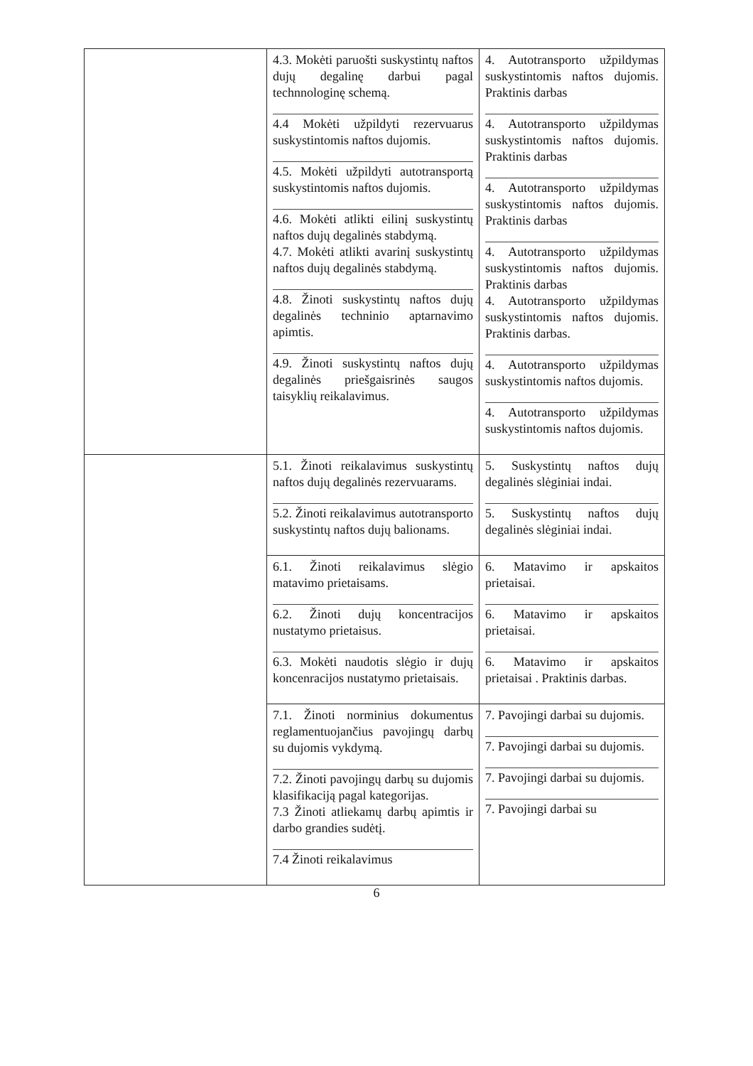| | 4.3. Mokėti paruošti suskystintų naftos dujų degalinę darbui pagal technnologinę schemą. 4.4 Mokėti užpildyti rezervuarus suskystintomis naftos dujomis. 4.5. Mokėti užpildyti autotransportą suskystintomis naftos dujomis. 4.6. Mokėti atlikti eilinį suskystintų naftos dujų degalinės stabdymą. 4.7. Mokėti atlikti avarinį suskystintų naftos dujų degalinės stabdymą. 4.8. Žinoti suskystintų naftos dujų degalinės techninio aptarnavimo apimtis. 4.9. Žinoti suskystintų naftos dujų degalinės priešgaisrinės saugos taisyklių reikalavimus. | 4. Autotransporto užpildymas suskystintomis naftos dujomis. Praktinis darbas 4. Autotransporto užpildymas suskystintomis naftos dujomis. Praktinis darbas 4. Autotransporto užpildymas suskystintomis naftos dujomis. Praktinis darbas 4. Autotransporto užpildymas suskystintomis naftos dujomis. Praktinis darbas 4. Autotransporto užpildymas suskystintomis naftos dujomis. Praktinis darbas. 4. Autotransporto užpildymas suskystintomis naftos dujomis. 4. Autotransporto užpildymas suskystintomis naftos dujomis. |
| | 5.1. Žinoti reikalavimus suskystintų naftos dujų degalinės rezervuarams. 5.2. Žinoti reikalavimus autotransporto suskystintų naftos dujų balionams. | 5. Suskystintų naftos dujų degalinės slėginiai indai. 5. Suskystintų naftos dujų degalinės slėginiai indai. |
| | 6.1. Žinoti reikalavimus slėgio matavimo prietaisams. 6.2. Žinoti dujų koncentracijos nustatymo prietaisus. 6.3. Mokėti naudotis slėgio ir dujų koncenracijos nustatymo prietaisais. | 6. Matavimo ir apskaitos prietaisai. 6. Matavimo ir apskaitos prietaisai. 6. Matavimo ir apskaitos prietaisai . Praktinis darbas. |
| | 7.1. Žinoti norminius dokumentus reglamentuojančius pavojingų darbų su dujomis vykdymą. 7.2. Žinoti pavojingų darbų su dujomis klasifikaciją pagal kategorijas. 7.3 Žinoti atliekamų darbų apimtis ir darbo grandies sudėtį. 7.4 Žinoti reikalavimus | 7. Pavojingi darbai su dujomis. 7. Pavojingi darbai su dujomis. 7. Pavojingi darbai su dujomis. 7. Pavojingi darbai su |
6